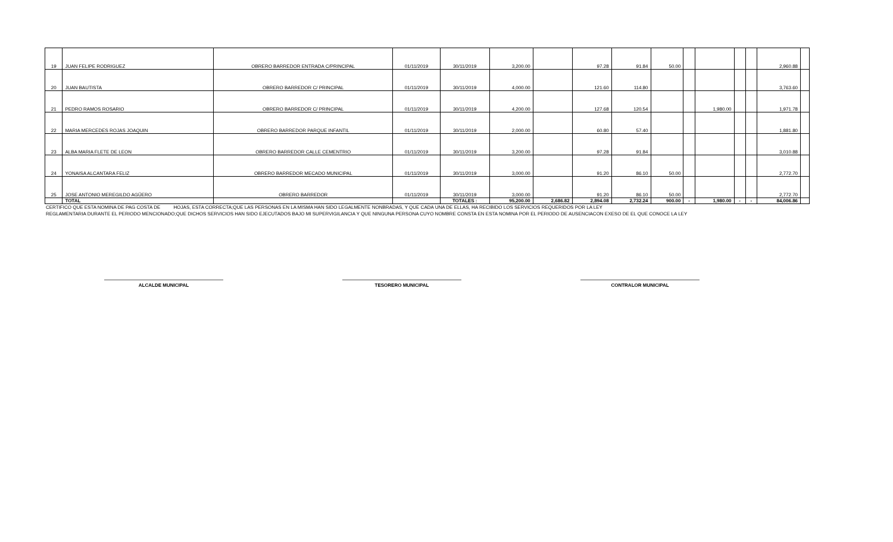| 19 | JUAN FELIPE RODRIGUEZ | OBRERO BARREDOR ENTRADA C/PRINCIPAL | 01/11/2019 | 30/11/2019 | 3,200.00 | | 97.28 | 91.84 | 50.00 | | | | | 2,960.88 | |
| 20 | JUAN BAUTISTA | OBRERO BARREDOR C/ PRINCIPAL | 01/11/2019 | 30/11/2019 | 4,000.00 | | 121.60 | 114.80 | | | | | | 3,763.60 | |
| 21 | PEDRO RAMOS ROSARIO | OBRERO BARREDOR C/ PRINCIPAL | 01/11/2019 | 30/11/2019 | 4,200.00 | | 127.68 | 120.54 | | | 1,980.00 | | | 1,971.78 | |
| 22 | MARIA MERCEDES ROJAS JOAQUIN | OBRERO BARREDOR PARQUE INFANTIL | 01/11/2019 | 30/11/2019 | 2,000.00 | | 60.80 | 57.40 | | | | | | 1,881.80 | |
| 23 | ALBA MARIA FLETE DE LEON | OBRERO BARREDOR CALLE CEMENTRIO | 01/11/2019 | 30/11/2019 | 3,200.00 | | 97.28 | 91.84 | | | | | | 3,010.88 | |
| 24 | YONAISA ALCANTARA FELIZ | OBRERO BARREDOR MECADO MUNICIPAL | 01/11/2019 | 30/11/2019 | 3,000.00 | | 91.20 | 86.10 | 50.00 | | | | | 2,772.70 | |
| 25 | JOSE ANTONIO MEREGILDO AGÜERO | OBRERO BARREDOR | 01/11/2019 | 30/11/2019 | 3,000.00 | | 91.20 | 86.10 | 50.00 | | | | | 2,772.70 | |
| | TOTAL | | | TOTALES : | 95,200.00 | 2,686.82 | 2,894.08 | 2,732.24 | 900.00 | - | 1,980.00 | - | - | 84,006.86 | |
CERTIFICO QUE ESTA NOMINA DE PAG COSTA DE HOJAS, ESTA CORRECTA;QUE LAS PERSONAS EN LA MISMA HAN SIDO LEGALMENTE NONBRADAS, Y QUE CADA UNA DE ELLAS, HA RECIBIDO LOS SERVICIOS REQUERIDOS POR LA LEY
REGLAMENTARIA DURANTE EL PERIODO MENCIONADO;QUE DICHOS SERVICIOS HAN SIDO EJECUTADOS BAJO MI SUPERVIGILANCIA Y QUE NINGUNA PERSONA CUYO NOMBRE CONSTA EN ESTA NOMINA POR EL PERIODO DE AUSENCIACON EXESO DE EL QUE CONOCE LA LEY
ALCALDE MUNICIPAL TESORERO MUNICIPAL CONTRALOR MUNICIPAL